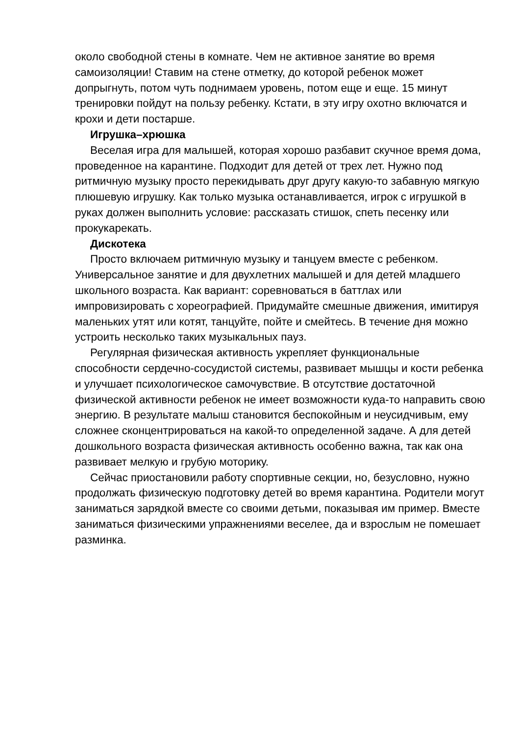около свободной стены в комнате. Чем не активное занятие во время самоизоляции! Ставим на стене отметку, до которой ребенок может допрыгнуть, потом чуть поднимаем уровень, потом еще и еще. 15 минут тренировки пойдут на пользу ребенку. Кстати, в эту игру охотно включатся и крохи и дети постарше.
Игрушка–хрюшка
Веселая игра для малышей, которая хорошо разбавит скучное время дома, проведенное на карантине. Подходит для детей от трех лет. Нужно под ритмичную музыку просто перекидывать друг другу какую-то забавную мягкую плюшевую игрушку. Как только музыка останавливается, игрок с игрушкой в руках должен выполнить условие: рассказать стишок, спеть песенку или прокукарекать.
Дискотека
Просто включаем ритмичную музыку и танцуем вместе с ребенком. Универсальное занятие и для двухлетних малышей и для детей младшего школьного возраста. Как вариант: соревноваться в баттлах или импровизировать с хореографией. Придумайте смешные движения, имитируя маленьких утят или котят, танцуйте, пойте и смейтесь. В течение дня можно устроить несколько таких музыкальных пауз.
Регулярная физическая активность укрепляет функциональные способности сердечно-сосудистой системы, развивает мышцы и кости ребенка и улучшает психологическое самочувствие. В отсутствие достаточной физической активности ребенок не имеет возможности куда-то направить свою энергию. В результате малыш становится беспокойным и неусидчивым, ему сложнее сконцентрироваться на какой-то определенной задаче. А для детей дошкольного возраста физическая активность особенно важна, так как она развивает мелкую и грубую моторику.
Сейчас приостановили работу спортивные секции, но, безусловно, нужно продолжать физическую подготовку детей во время карантина. Родители могут заниматься зарядкой вместе со своими детьми, показывая им пример. Вместе заниматься физическими упражнениями веселее, да и взрослым не помешает разминка.